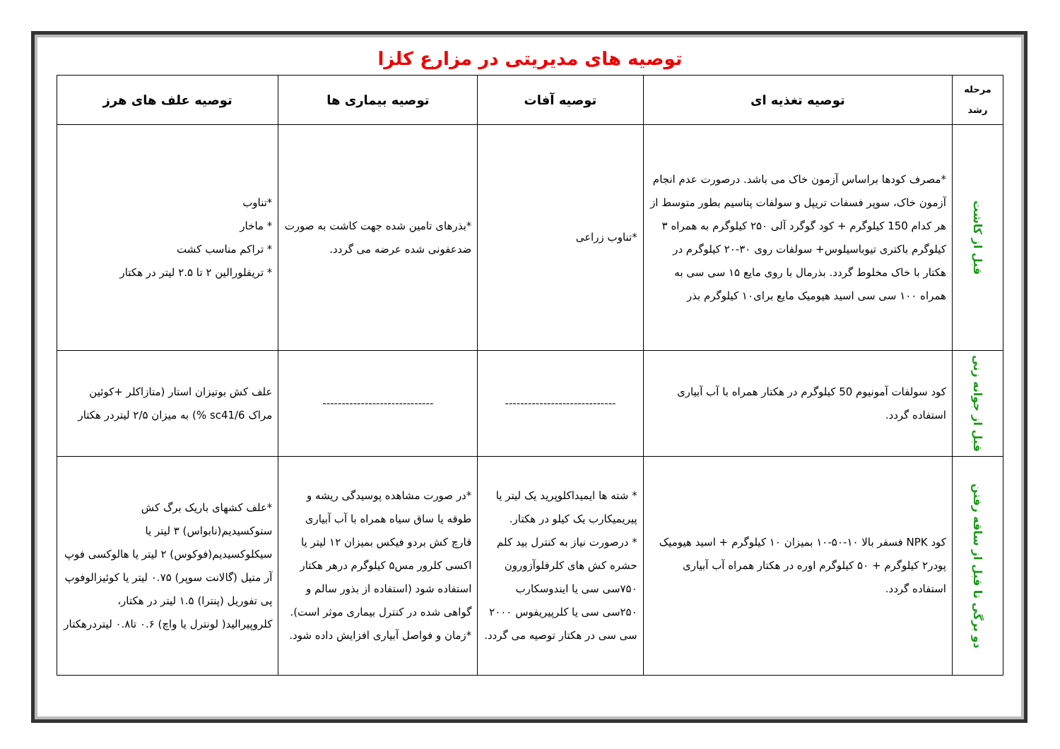توصیه های مدیریتی در مزارع کلزا
| مرحله رشد | توصیه تغذیه ای | توصیه آفات | توصیه بیماری ها | توصیه علف های هرز |
| --- | --- | --- | --- | --- |
| قبل از کاشت | *مصرف کودها براساس آزمون خاک می باشد. درصورت عدم انجام آزمون خاک، سوپر فسفات تریپل و سولفات پتاسیم بطور متوسط از هر کدام 150 کیلوگرم + کود گوگرد آلی ۲۵۰ کیلوگرم به همراه ۳ کیلوگرم باکتری تیوباسیلوس+ سولفات روی ۳۰-۲۰ کیلوگرم در هکتار با خاک مخلوط گردد. بذرمال با روی مایع ۱۵ سی سی به همراه ۱۰۰ سی سی اسید هیومیک مایع برای۱۰ کیلوگرم بذر | *تناوب زراعی | *بذرهای تامین شده جهت کاشت به صورت ضدعفونی شده عرضه می گردد. | *تناوب * ماخار * تراکم مناسب کشت * تریفلورالین ۲ تا ۲.۵ لیتر در هکتار |
| قبل از جوانه زنی | کود سولفات آمونیوم 50 کیلوگرم در هکتار همراه با آب آبیاری استفاده گردد. | ----------------------------- | ----------------------------- | علف کش بوتیزان استار (متازاکلر +کوئین مراک sc41/6 %) به میزان ۲/۵ لیتردر هکتار |
| دو برگی تا قبل از ساقه رفتن | کود NPK فسفر بالا ۱۰-۵۰-۱۰ بمیزان ۱۰ کیلوگرم + اسید هیومیک پودر۲ کیلوگرم + ۵۰ کیلوگرم اوره در هکتار همراه آب آبیاری استفاده گردد. | * شته ها ایمیداکلوپرید یک لیتر یا پیریمیکارب یک کیلو در هکتار. * درصورت نیاز به کنترل بید کلم حشره کش های کلرفلوآزورون ۷۵۰سی سی یا ایندوسکارب ۲۵۰سی سی یا کلرپیریفوس ۲۰۰۰ سی سی در هکتار توصیه می گردد. | *در صورت مشاهده پوسیدگی ریشه و طوقه یا ساق سیاه همراه با آب آبیاری قارچ کش بردو فیکس بمیزان ۱۲ لیتر یا اکسی کلرور مس۵ کیلوگرم درهر هکتار استفاده شود (استفاده از بذور سالم و گواهی شده در کنترل بیماری موثر است). *زمان و فواصل آبیاری افزایش داده شود. | *علف کشهای باریک برگ کش ستوکسیدیم(نابواس) ۳ لیتر یا سیکلوکسیدیم(فوکوس) ۲ لیتر یا هالوکسی فوپ آر متیل (گالانت سوپر) ۰.۷۵ لیتر یا کوئیزالوفوپ پی تفوریل (پنترا) ۱.۵ لیتر در هکتار، کلروپیرالید( لونترل یا واچ) ۰.۶ تا۰.۸ لیتردرهکتار |